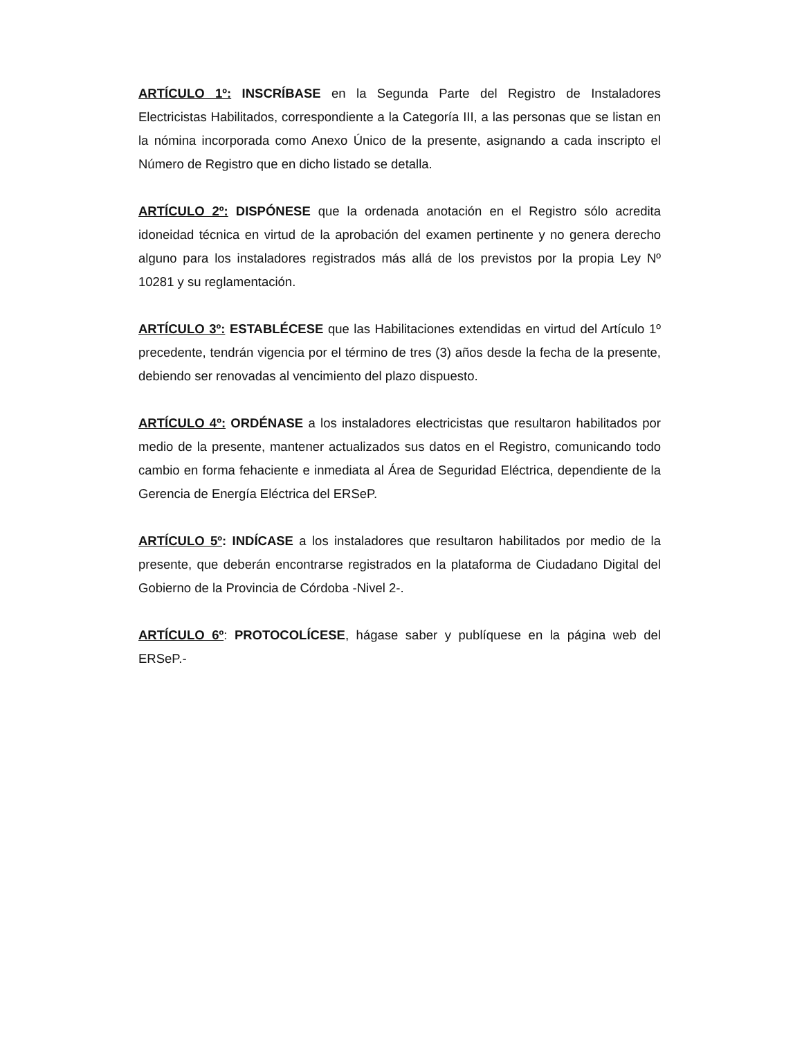ARTÍCULO 1º: INSCRÍBASE en la Segunda Parte del Registro de Instaladores Electricistas Habilitados, correspondiente a la Categoría III, a las personas que se listan en la nómina incorporada como Anexo Único de la presente, asignando a cada inscripto el Número de Registro que en dicho listado se detalla.
ARTÍCULO 2º: DISPÓNESE que la ordenada anotación en el Registro sólo acredita idoneidad técnica en virtud de la aprobación del examen pertinente y no genera derecho alguno para los instaladores registrados más allá de los previstos por la propia Ley Nº 10281 y su reglamentación.
ARTÍCULO 3º: ESTABLÉCESE que las Habilitaciones extendidas en virtud del Artículo 1º precedente, tendrán vigencia por el término de tres (3) años desde la fecha de la presente, debiendo ser renovadas al vencimiento del plazo dispuesto.
ARTÍCULO 4º: ORDÉNASE a los instaladores electricistas que resultaron habilitados por medio de la presente, mantener actualizados sus datos en el Registro, comunicando todo cambio en forma fehaciente e inmediata al Área de Seguridad Eléctrica, dependiente de la Gerencia de Energía Eléctrica del ERSeP.
ARTÍCULO 5º: INDÍCASE a los instaladores que resultaron habilitados por medio de la presente, que deberán encontrarse registrados en la plataforma de Ciudadano Digital del Gobierno de la Provincia de Córdoba -Nivel 2-.
ARTÍCULO 6º: PROTOCOLÍCESE, hágase saber y publíquese en la página web del ERSeP.-